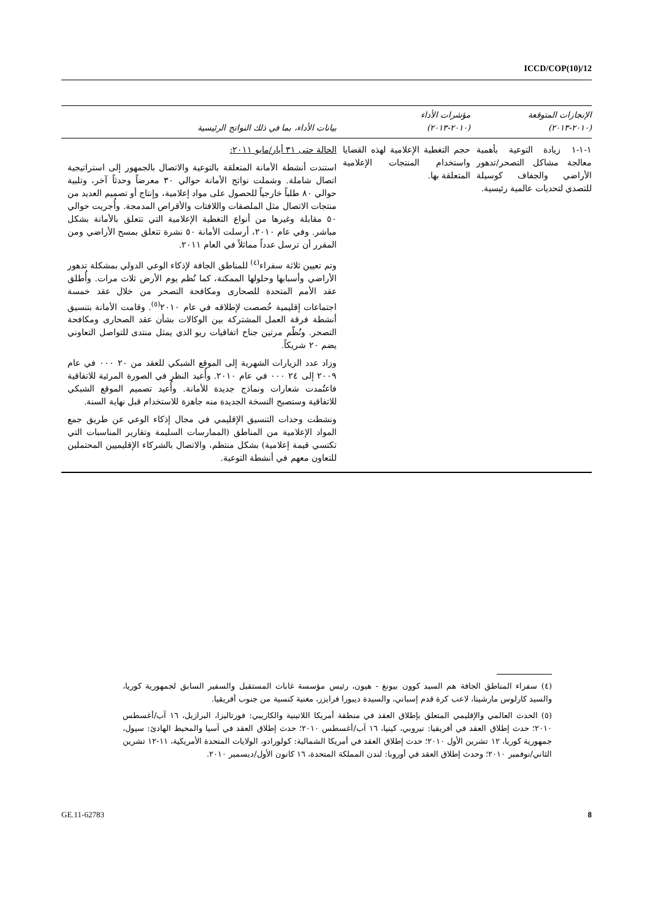ICCD/COP(10)/12
| الإنجازات المتوقعة (٢٠١٠-٢٠١٣) | مؤشرات الأداء (٢٠١٠-٢٠١٣) | بيانات الأداء، بما في ذلك النواتج الرئيسية |
| --- | --- | --- |
| ١-١-١ زيادة التوعية بأهمية معالجة مشاكل التصحر/تدهور الأراضي والجفاف كوسيلة للتصدي لتحديات عالمية رئيسية. | حجم التغطية الإعلامية لهذه القضايا واستخدام المنتجات الإعلامية المتعلقة بها. | الحالة حتى ٣١ أيار/مايو ٢٠١١: استندت أنشطة الأمانة المتعلقة بالتوعية والاتصال بالجمهور إلى استراتيجية اتصال شاملة. وشملت نواتج الأمانة حوالي ٣٠ معرضاً وحدثاً آخر، وتلبية حوالي ٨٠ طلباً خارجياً للحصول على مواد إعلامية، وإنتاج أو تصميم العديد من منتجات الاتصال مثل الملصقات واللافتات والأقراص المدمجة. وأُجريت حوالي ٥٠ مقابلة وغيرها من أنواع التغطية الإعلامية التي تتعلق بالأمانة بشكل مباشر. وفي عام ٢٠١٠، أرسلت الأمانة ٥٠ نشرة تتعلق بمسح الأراضي ومن المقرر أن ترسل عدداً مماثلاً في العام ٢٠١١. وتم تعيين ثلاثة سفراء<sup>(٤)</sup> للمناطق الجافة لإذكاء الوعي الدولي بمشكلة تدهور الأراضي وأسبابها وحلولها الممكنة، كما نُظم يوم الأرض ثلاث مرات. وأُطلق عقد الأمم المتحدة للصحارى ومكافحة التصحر من خلال عقد خمسة اجتماعات إقليمية خُصصت لإطلاقه في عام ٢٠١٠<sup>(٥)</sup>. وقامت الأمانة بتنسيق أنشطة فرقة العمل المشتركة بين الوكالات بشأن عقد الصحارى ومكافحة التصحر. ونُظّم مرتين جناح اتفاقيات ريو الذي يمثل منتدى للتواصل التعاوني يضم ٢٠ شريكاً. وزاد عدد الزيارات الشهرية إلى الموقع الشبكي للعقد من ٢٠ ٠٠٠ في عام ٢٠٠٩ إلى ٢٤ ٠٠٠ في عام ٢٠١٠. وأُعيد النظر في الصورة المرئية للاتفاقية فاعتُمدت شعارات ونماذج جديدة للأمانة. وأُعيد تصميم الموقع الشبكي للاتفاقية وستصبح النسخة الجديدة منه جاهزة للاستخدام قبل نهاية السنة. ونشطت وحدات التنسيق الإقليمي في مجال إذكاء الوعي عن طريق جمع المواد الإعلامية من المناطق (الممارسات السليمة وتقارير المناسبات التي تكتسي قيمة إعلامية) بشكل منتظم، والاتصال بالشركاء الإقليميين المحتملين للتعاون معهم في أنشطة التوعية. |
(٤) سفراء المناطق الجافة هم السيد كوون بيونغ - هيون، رئيس مؤسسة غابات المستقبل والسفير السابق لجمهورية كوريا، والسيد كارلوس مارشينا، لاعب كرة قدم إسباني، والسيدة ديبورا فرايزر، مغنية كنسية من جنوب أفريقيا.
(٥) الحدث العالمي والإقليمي المتعلق بإطلاق العقد في منطقة أمريكا اللاتينية والكاريبي: فورتاليزا، البرازيل، ١٦ آب/أغسطس ٢٠١٠؛ حدث إطلاق العقد في أفريقيا: نيروبي، كينيا، ١٦ آب/أغسطس ٢٠١٠؛ حدث إطلاق العقد في آسيا والمحيط الهادئ: سيول، جمهورية كوريا، ١٢ تشرين الأول ٢٠١٠؛ حدث إطلاق العقد في أمريكا الشمالية: كولورادو، الولايات المتحدة الأمريكية، ١١-١٢ تشرين الثاني/نوفمبر ٢٠١٠؛ وحدث إطلاق العقد في أوروبا: لندن المملكة المتحدة، ١٦ كانون الأول/ديسمبر ٢٠١٠.
GE.11-62783 8